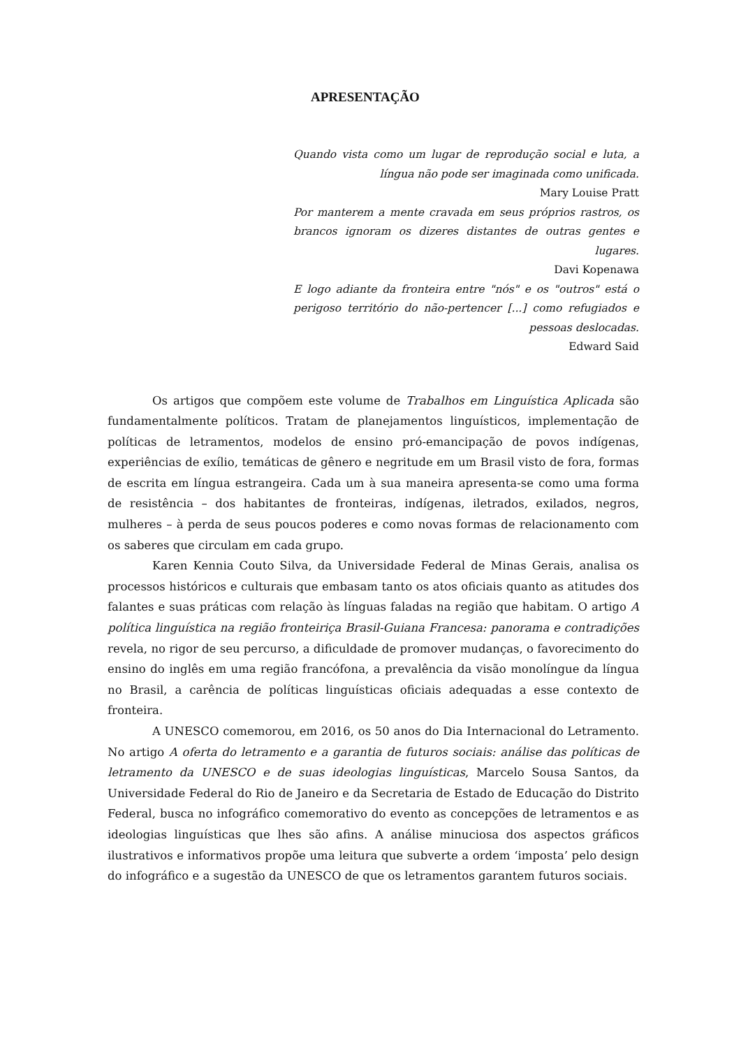APRESENTAÇÃO
Quando vista como um lugar de reprodução social e luta, a língua não pode ser imaginada como unificada.
Mary Louise Pratt
Por manterem a mente cravada em seus próprios rastros, os brancos ignoram os dizeres distantes de outras gentes e lugares.
Davi Kopenawa
E logo adiante da fronteira entre "nós" e os "outros" está o perigoso território do não-pertencer [...] como refugiados e pessoas deslocadas.
Edward Said
Os artigos que compõem este volume de Trabalhos em Linguística Aplicada são fundamentalmente políticos. Tratam de planejamentos linguísticos, implementação de políticas de letramentos, modelos de ensino pró-emancipação de povos indígenas, experiências de exílio, temáticas de gênero e negritude em um Brasil visto de fora, formas de escrita em língua estrangeira. Cada um à sua maneira apresenta-se como uma forma de resistência – dos habitantes de fronteiras, indígenas, iletrados, exilados, negros, mulheres – à perda de seus poucos poderes e como novas formas de relacionamento com os saberes que circulam em cada grupo.
Karen Kennia Couto Silva, da Universidade Federal de Minas Gerais, analisa os processos históricos e culturais que embasam tanto os atos oficiais quanto as atitudes dos falantes e suas práticas com relação às línguas faladas na região que habitam. O artigo A política linguística na região fronteiriça Brasil-Guiana Francesa: panorama e contradições revela, no rigor de seu percurso, a dificuldade de promover mudanças, o favorecimento do ensino do inglês em uma região francófona, a prevalência da visão monolíngue da língua no Brasil, a carência de políticas linguísticas oficiais adequadas a esse contexto de fronteira.
A UNESCO comemorou, em 2016, os 50 anos do Dia Internacional do Letramento. No artigo A oferta do letramento e a garantia de futuros sociais: análise das políticas de letramento da UNESCO e de suas ideologias linguísticas, Marcelo Sousa Santos, da Universidade Federal do Rio de Janeiro e da Secretaria de Estado de Educação do Distrito Federal, busca no infográfico comemorativo do evento as concepções de letramentos e as ideologias linguísticas que lhes são afins. A análise minuciosa dos aspectos gráficos ilustrativos e informativos propõe uma leitura que subverte a ordem ‘imposta’ pelo design do infográfico e a sugestão da UNESCO de que os letramentos garantem futuros sociais.